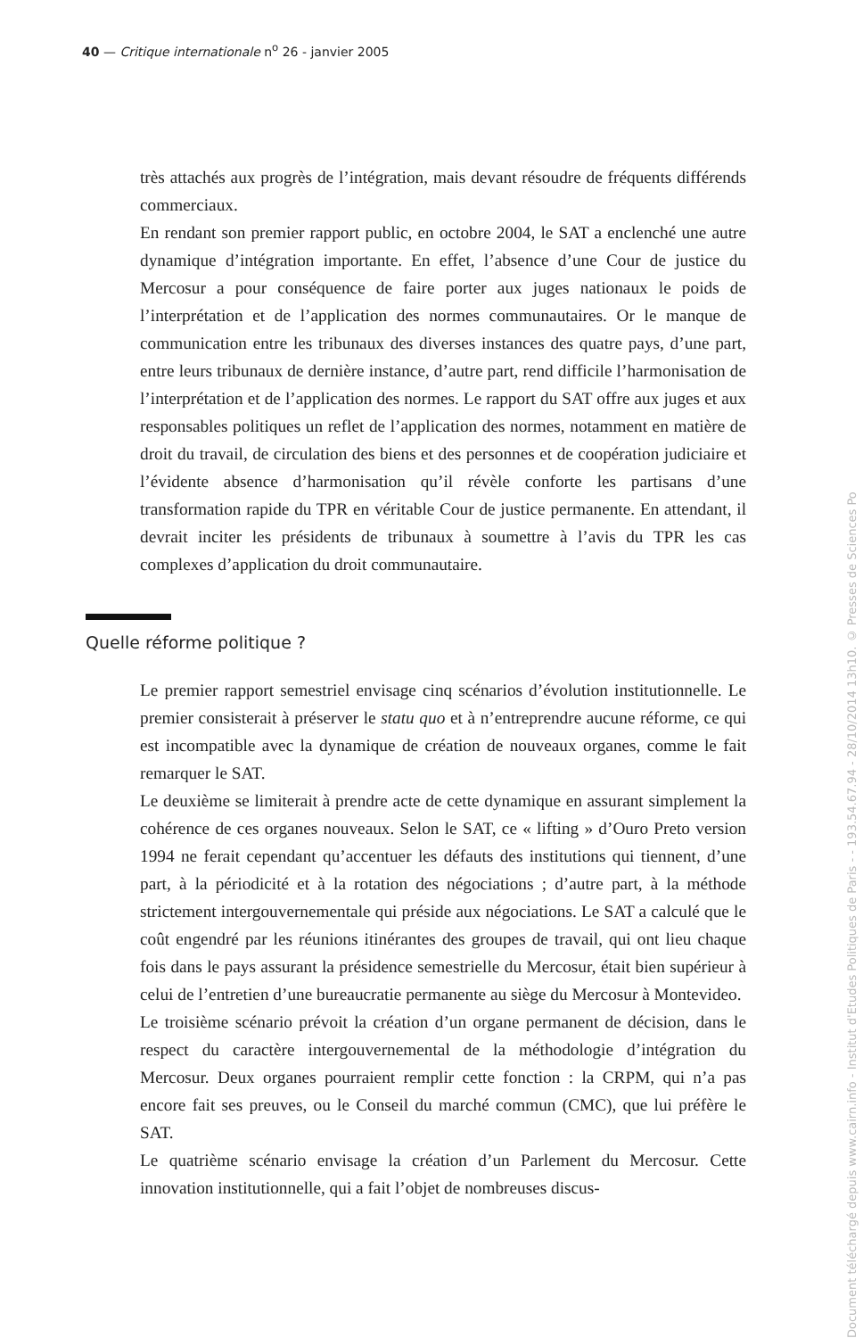40 — Critique internationale n<sup>o</sup> 26 - janvier 2005
très attachés aux progrès de l’intégration, mais devant résoudre de fréquents différends commerciaux.
En rendant son premier rapport public, en octobre 2004, le SAT a enclenché une autre dynamique d’intégration importante. En effet, l’absence d’une Cour de justice du Mercosur a pour conséquence de faire porter aux juges nationaux le poids de l’interprétation et de l’application des normes communautaires. Or le manque de communication entre les tribunaux des diverses instances des quatre pays, d’une part, entre leurs tribunaux de dernière instance, d’autre part, rend difficile l’harmonisation de l’interprétation et de l’application des normes. Le rapport du SAT offre aux juges et aux responsables politiques un reflet de l’application des normes, notamment en matière de droit du travail, de circulation des biens et des personnes et de coopération judiciaire et l’évidente absence d’harmonisation qu’il révèle conforte les partisans d’une transformation rapide du TPR en véritable Cour de justice permanente. En attendant, il devrait inciter les présidents de tribunaux à soumettre à l’avis du TPR les cas complexes d’application du droit communautaire.
Quelle réforme politique ?
Le premier rapport semestriel envisage cinq scénarios d’évolution institutionnelle. Le premier consisterait à préserver le statu quo et à n’entreprendre aucune réforme, ce qui est incompatible avec la dynamique de création de nouveaux organes, comme le fait remarquer le SAT.
Le deuxième se limiterait à prendre acte de cette dynamique en assurant simplement la cohérence de ces organes nouveaux. Selon le SAT, ce « lifting » d’Ouro Preto version 1994 ne ferait cependant qu’accentuer les défauts des institutions qui tiennent, d’une part, à la périodicité et à la rotation des négociations ; d’autre part, à la méthode strictement intergouvernementale qui préside aux négociations. Le SAT a calculé que le coût engendré par les réunions itinérantes des groupes de travail, qui ont lieu chaque fois dans le pays assurant la présidence semestrielle du Mercosur, était bien supérieur à celui de l’entretien d’une bureaucratie permanente au siège du Mercosur à Montevideo.
Le troisième scénario prévoit la création d’un organe permanent de décision, dans le respect du caractère intergouvernemental de la méthodologie d’intégration du Mercosur. Deux organes pourraient remplir cette fonction : la CRPM, qui n’a pas encore fait ses preuves, ou le Conseil du marché commun (CMC), que lui préfère le SAT.
Le quatrième scénario envisage la création d’un Parlement du Mercosur. Cette innovation institutionnelle, qui a fait l’objet de nombreuses discus-
Document téléchargé depuis www.cairn.info - Institut d'Etudes Politiques de Paris - - 193.54.67.94 - 28/10/2014 13h10. © Presses de Sciences Po